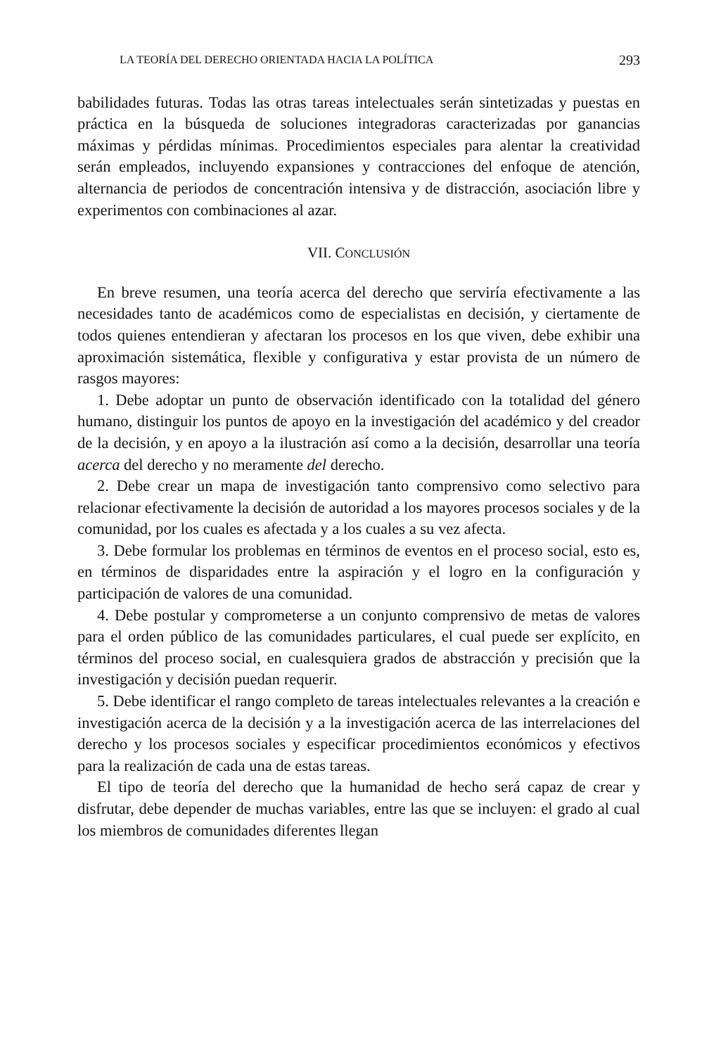LA TEORÍA DEL DERECHO ORIENTADA HACIA LA POLÍTICA 293
babilidades futuras. Todas las otras tareas intelectuales serán sintetizadas y puestas en práctica en la búsqueda de soluciones integradoras caracterizadas por ganancias máximas y pérdidas mínimas. Procedimientos especiales para alentar la creatividad serán empleados, incluyendo expansiones y contracciones del enfoque de atención, alternancia de periodos de concentración intensiva y de distracción, asociación libre y experimentos con combinaciones al azar.
VII. CONCLUSIÓN
En breve resumen, una teoría acerca del derecho que serviría efectivamente a las necesidades tanto de académicos como de especialistas en decisión, y ciertamente de todos quienes entendieran y afectaran los procesos en los que viven, debe exhibir una aproximación sistemática, flexible y configurativa y estar provista de un número de rasgos mayores:
1. Debe adoptar un punto de observación identificado con la totalidad del género humano, distinguir los puntos de apoyo en la investigación del académico y del creador de la decisión, y en apoyo a la ilustración así como a la decisión, desarrollar una teoría acerca del derecho y no meramente del derecho.
2. Debe crear un mapa de investigación tanto comprensivo como selectivo para relacionar efectivamente la decisión de autoridad a los mayores procesos sociales y de la comunidad, por los cuales es afectada y a los cuales a su vez afecta.
3. Debe formular los problemas en términos de eventos en el proceso social, esto es, en términos de disparidades entre la aspiración y el logro en la configuración y participación de valores de una comunidad.
4. Debe postular y comprometerse a un conjunto comprensivo de metas de valores para el orden público de las comunidades particulares, el cual puede ser explícito, en términos del proceso social, en cualesquiera grados de abstracción y precisión que la investigación y decisión puedan requerir.
5. Debe identificar el rango completo de tareas intelectuales relevantes a la creación e investigación acerca de la decisión y a la investigación acerca de las interrelaciones del derecho y los procesos sociales y especificar procedimientos económicos y efectivos para la realización de cada una de estas tareas.
El tipo de teoría del derecho que la humanidad de hecho será capaz de crear y disfrutar, debe depender de muchas variables, entre las que se incluyen: el grado al cual los miembros de comunidades diferentes llegan